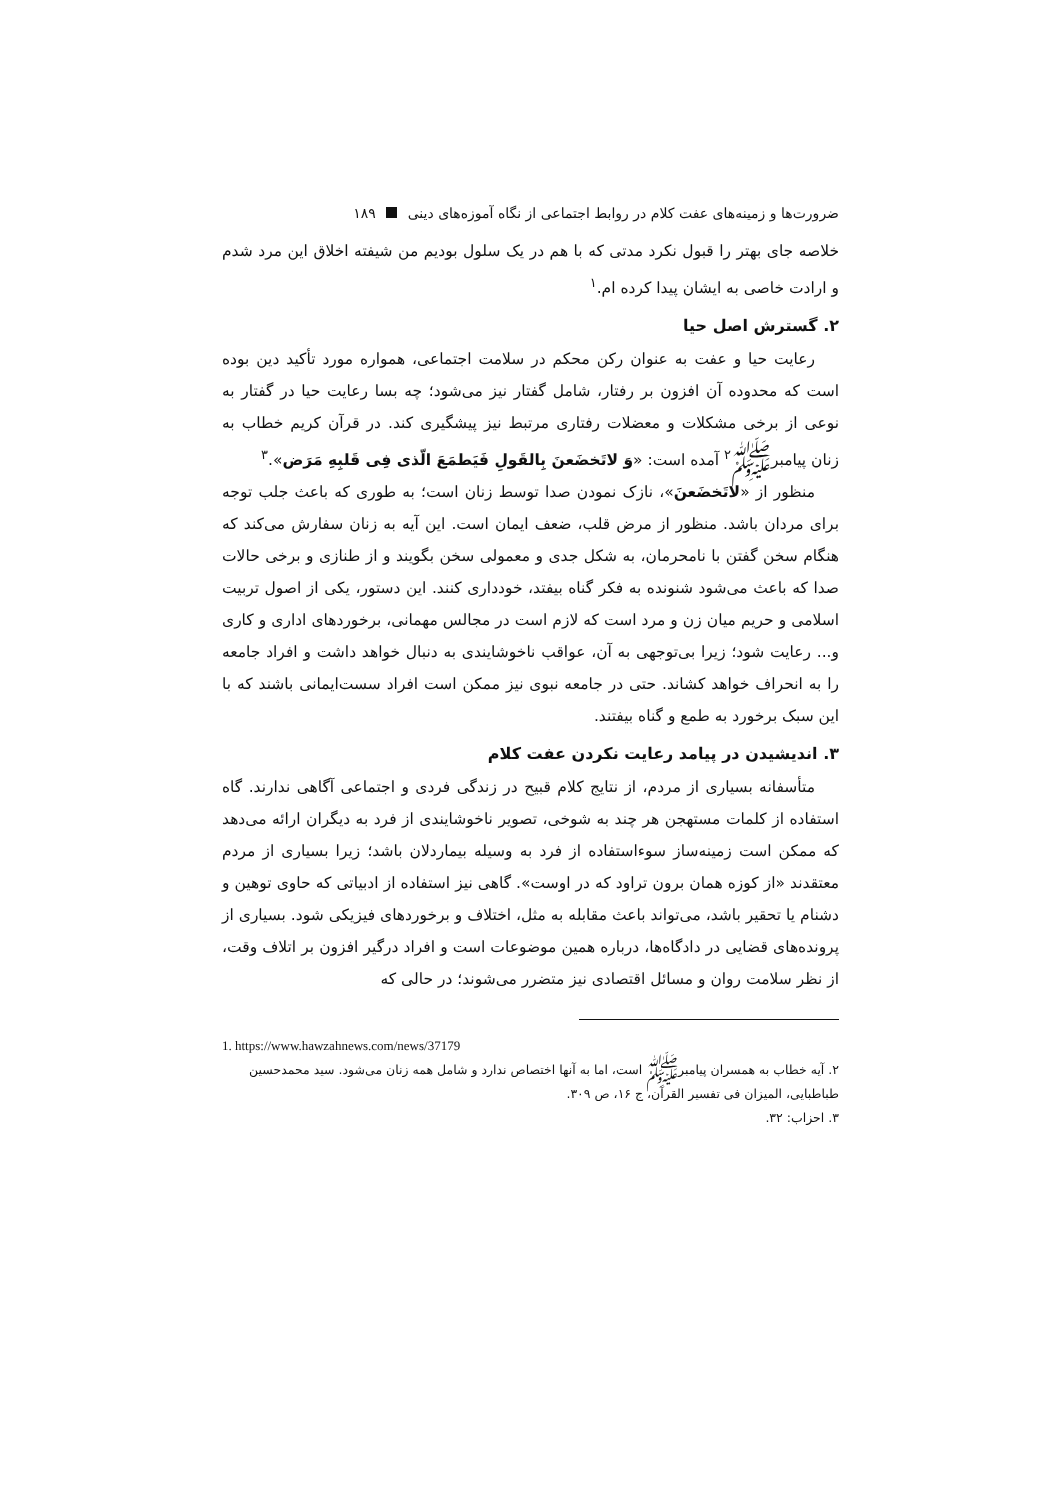ضرورت‌ها و زمینه‌های عفت کلام در روابط اجتماعی از نگاه آموزه‌های دینی ۱۸۹
خلاصه جای بهتر را قبول نکرد مدتی که با هم در یک سلول بودیم من شیفته اخلاق این مرد شدم و ارادت خاصی به ایشان پیدا کرده ام.<sup>۱</sup>
۲. گسترش اصل حیا
رعایت حیا و عفت به عنوان رکن محکم در سلامت اجتماعی، همواره مورد تأکید دین بوده است که محدوده آن افزون بر رفتار، شامل گفتار نیز می‌شود؛ چه بسا رعایت حیا در گفتار به نوعی از برخی مشکلات و معضلات رفتاری مرتبط نیز پیشگیری کند. در قرآن کریم خطاب به زنان پیامبرﷺ<sup>۲</sup> آمده است: «وَ لاتَخضَعنَ بِالقَولِ فَیَطمَعَ الّذی فِی قَلبِهِ مَرَض».<sup>۳</sup>
منظور از «لاتَخضَعنَ»، نازک نمودن صدا توسط زنان است؛ به طوری که باعث جلب توجه برای مردان باشد. منظور از مرض قلب، ضعف ایمان است. این آیه به زنان سفارش می‌کند که هنگام سخن گفتن با نامحرمان، به شکل جدی و معمولی سخن بگویند و از طنازی و برخی حالات صدا که باعث می‌شود شنونده به فکر گناه بیفتد، خودداری کنند. این دستور، یکی از اصول تربیت اسلامی و حریم میان زن و مرد است که لازم است در مجالس مهمانی، برخوردهای اداری و کاری و... رعایت شود؛ زیرا بی‌توجهی به آن، عواقب ناخوشایندی به دنبال خواهد داشت و افراد جامعه را به انحراف خواهد کشاند. حتی در جامعه نبوی نیز ممکن است افراد سست‌ایمانی باشند که با این سبک برخورد به طمع و گناه بیفتند.
۳. اندیشیدن در پیامد رعایت نکردن عفت کلام
متأسفانه بسیاری از مردم، از نتایج کلام قبیح در زندگی فردی و اجتماعی آگاهی ندارند. گاه استفاده از کلمات مستهجن هر چند به شوخی، تصویر ناخوشایندی از فرد به دیگران ارائه می‌دهد که ممکن است زمینه‌ساز سوءاستفاده از فرد به وسیله بیماردلان باشد؛ زیرا بسیاری از مردم معتقدند «از کوزه همان برون تراود که در اوست». گاهی نیز استفاده از ادبیاتی که حاوی توهین و دشنام یا تحقیر باشد، می‌تواند باعث مقابله به مثل، اختلاف و برخوردهای فیزیکی شود. بسیاری از پرونده‌های قضایی در دادگاه‌ها، درباره همین موضوعات است و افراد درگیر افزون بر اتلاف وقت، از نظر سلامت روان و مسائل اقتصادی نیز متضرر می‌شوند؛ در حالی که
1. https://www.hawzahnews.com/news/37179
۲. آیه خطاب به همسران پیامبرﷺ است، اما به آنها اختصاص ندارد و شامل همه زنان می‌شود. سید محمدحسین طباطبایی، المیزان فی تفسیر القرآن، ج ۱۶، ص ۳۰۹.
۳. احزاب: ۳۲.